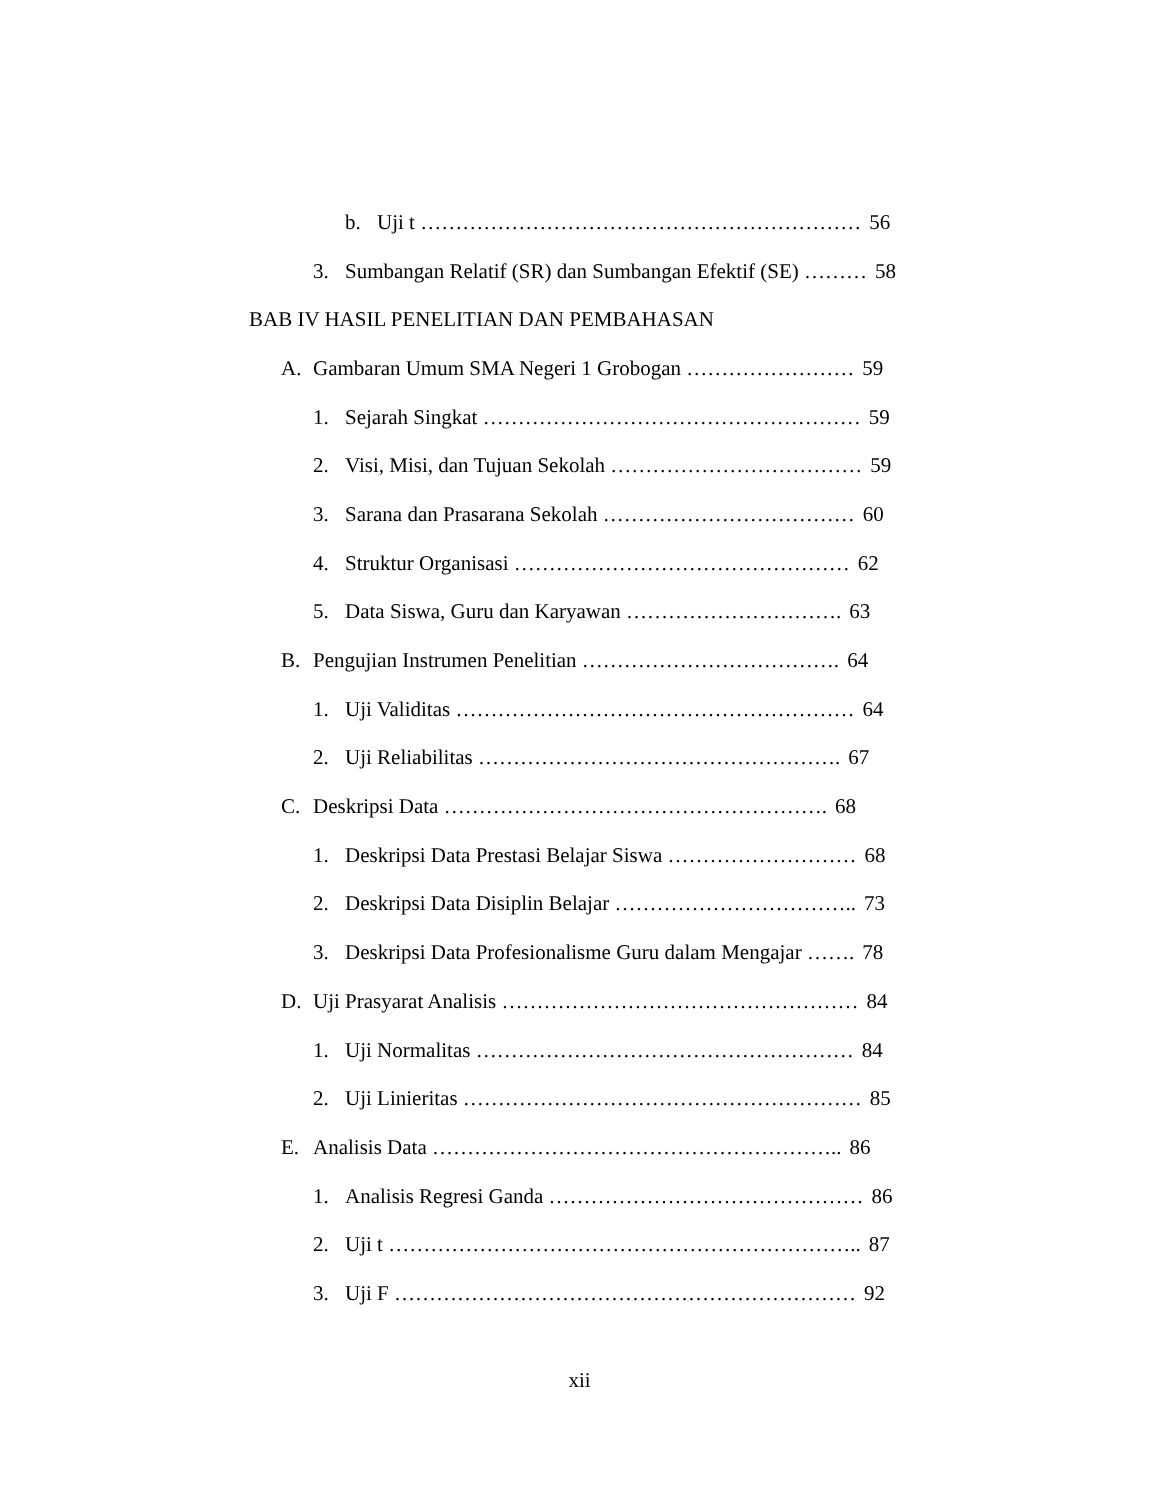b. Uji t ……………………………………………………… 56
3. Sumbangan Relatif (SR) dan Sumbangan Efektif (SE) ……… 58
BAB IV HASIL PENELITIAN DAN PEMBAHASAN
A. Gambaran Umum SMA Negeri 1 Grobogan …………………… 59
1. Sejarah Singkat ……………………………………………… 59
2. Visi, Misi, dan Tujuan Sekolah ……………………………… 59
3. Sarana dan Prasarana Sekolah ……………………………… 60
4. Struktur Organisasi ………………………………………… 62
5. Data Siswa, Guru dan Karyawan …………………………. 63
B. Pengujian Instrumen Penelitian ………………………………. 64
1. Uji Validitas ………………………………………………… 64
2. Uji Reliabilitas ……………………………………………. 67
C. Deskripsi Data ………………………………………………. 68
1. Deskripsi Data Prestasi Belajar Siswa ……………………… 68
2. Deskripsi Data Disiplin Belajar …………………………….. 73
3. Deskripsi Data Profesionalisme Guru dalam Mengajar ……. 78
D. Uji Prasyarat Analisis …………………………………………… 84
1. Uji Normalitas ……………………………………………… 84
2. Uji Linieritas ………………………………………………… 85
E. Analisis Data ………………………………………………….. 86
1. Analisis Regresi Ganda ……………………………………… 86
2. Uji t ………………………………………………………….. 87
3. Uji F ………………………………………………………… 92
xii